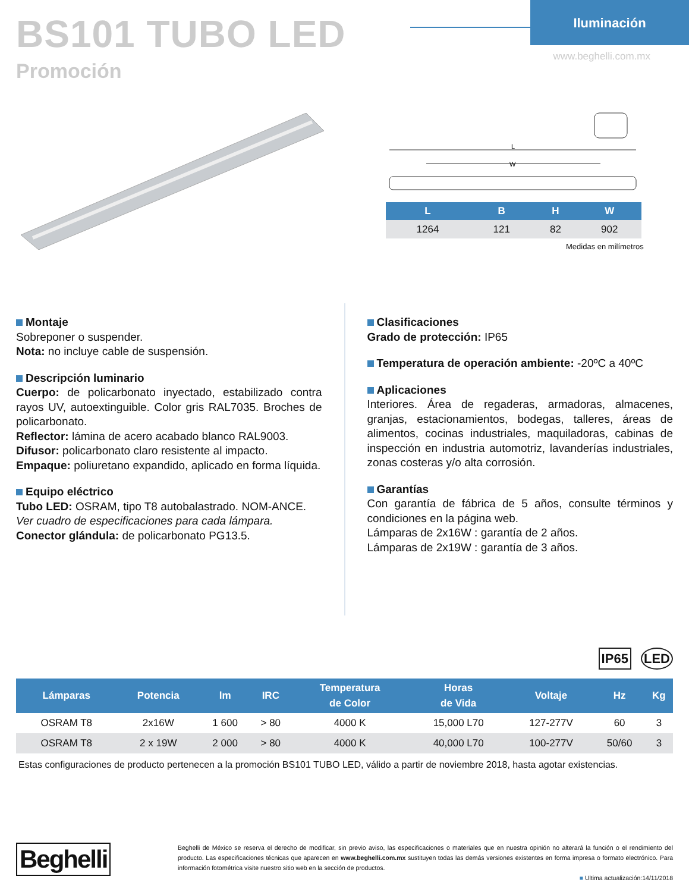BS101 TUBO LED
Promoción
Iluminación
www.beghelli.com.mx
L
W
| L | B | H | W |
| --- | --- | --- | --- |
| 1264 | 121 | 82 | 902 |
Medidas en milímetros
Montaje
Sobreponer o suspender.
Nota: no incluye cable de suspensión.
Descripción luminario
Cuerpo: de policarbonato inyectado, estabilizado contra rayos UV, autoextinguible. Color gris RAL7035. Broches de policarbonato.
Reflector: lámina de acero acabado blanco RAL9003.
Difusor: policarbonato claro resistente al impacto.
Empaque: poliuretano expandido, aplicado en forma líquida.
Equipo eléctrico
Tubo LED: OSRAM, tipo T8 autobalastrado. NOM-ANCE.
Ver cuadro de especificaciones para cada lámpara.
Conector glándula: de policarbonato PG13.5.
Clasificaciones
Grado de protección: IP65
Temperatura de operación ambiente: -20ºC a 40ºC
Aplicaciones
Interiores. Área de regaderas, armadoras, almacenes, granjas, estacionamientos, bodegas, talleres, áreas de alimentos, cocinas industriales, maquiladoras, cabinas de inspección en industria automotriz, lavanderías industriales, zonas costeras y/o alta corrosión.
Garantías
Con garantía de fábrica de 5 años, consulte términos y condiciones en la página web.
Lámparas de 2x16W : garantía de 2 años.
Lámparas de 2x19W : garantía de 3 años.
IP65 LED
| Lámparas | Potencia | lm | IRC | Temperatura de Color | Horas de Vida | Voltaje | Hz | Kg |
| --- | --- | --- | --- | --- | --- | --- | --- | --- |
| OSRAM T8 | 2x16W | 1 600 | > 80 | 4000 K | 15,000 L70 | 127-277V | 60 | 3 |
| OSRAM T8 | 2 x 19W | 2 000 | > 80 | 4000 K | 40,000 L70 | 100-277V | 50/60 | 3 |
Estas configuraciones de producto pertenecen a la promoción BS101 TUBO LED, válido a partir de noviembre 2018, hasta agotar existencias.
Beghelli
Beghelli de México se reserva el derecho de modificar, sin previo aviso, las especificaciones o materiales que en nuestra opinión no alterará la función o el rendimiento del producto. Las especificaciones técnicas que aparecen en www.beghelli.com.mx sustituyen todas las demás versiones existentes en forma impresa o formato electrónico. Para información fotométrica visite nuestro sitio web en la sección de productos.
■ Ultima actualización:14/11/2018